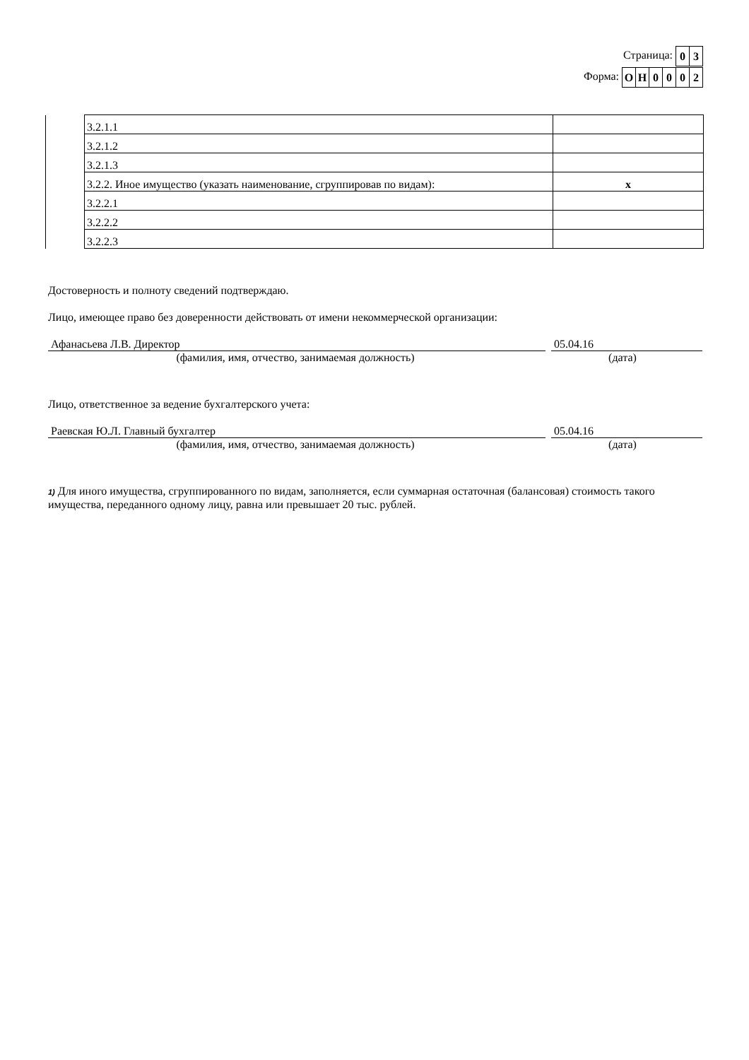Страница:
| 0 | 3 |
Форма:
| О | Н | 0 | 0 | 0 | 2 |
| | 3.2.1.1 | |
| | 3.2.1.2 | |
| | 3.2.1.3 | |
| | 3.2.2. Иное имущество (указать наименование, сгруппировав по видам): | x |
| | 3.2.2.1 | |
| | 3.2.2.2 | |
| | 3.2.2.3 | |
Достоверность и полноту сведений подтверждаю.
Лицо, имеющее право без доверенности действовать от имени некоммерческой организации:
Афанасьева Л.В. Директор 05.04.16
(фамилия, имя, отчество, занимаемая должность) (дата)
Лицо, ответственное за ведение бухгалтерского учета:
Раевская Ю.Л. Главный бухгалтер 05.04.16
(фамилия, имя, отчество, занимаемая должность) (дата)
1) Для иного имущества, сгруппированного по видам, заполняется, если суммарная остаточная (балансовая) стоимость такого имущества, переданного одному лицу, равна или превышает 20 тыс. рублей.